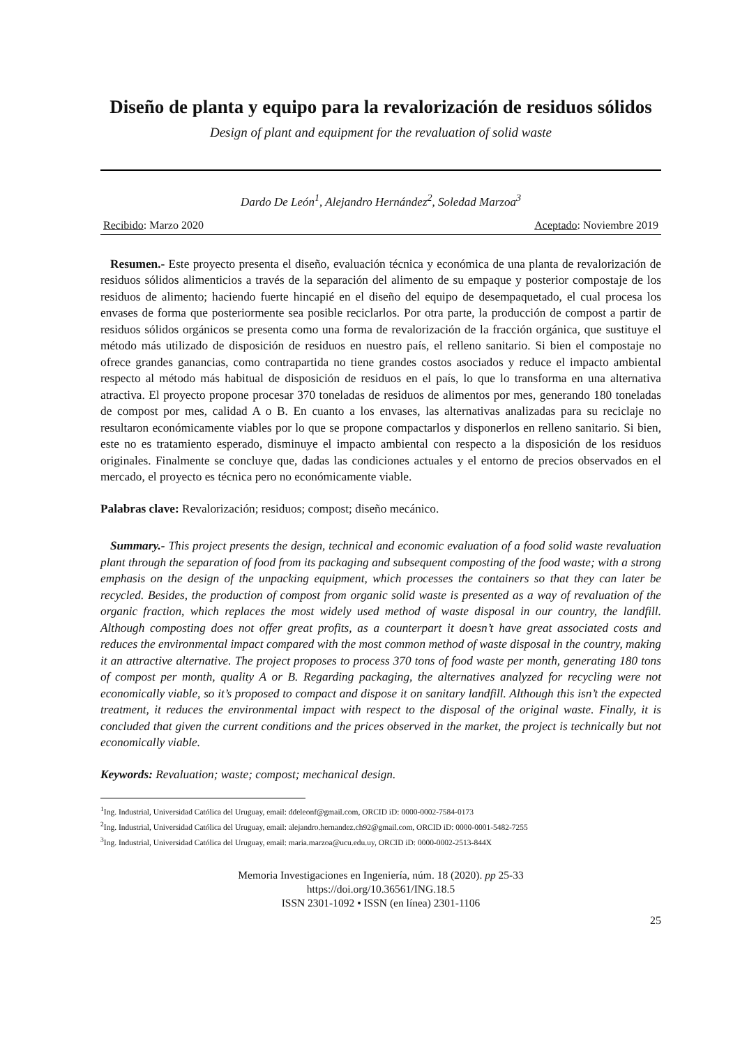Diseño de planta y equipo para la revalorización de residuos sólidos
Design of plant and equipment for the revaluation of solid waste
Dardo De León<sup>1</sup>, Alejandro Hernández<sup>2</sup>, Soledad Marzoa<sup>3</sup>
Recibido: Marzo 2020 Aceptado: Noviembre 2019
Resumen.- Este proyecto presenta el diseño, evaluación técnica y económica de una planta de revalorización de residuos sólidos alimenticios a través de la separación del alimento de su empaque y posterior compostaje de los residuos de alimento; haciendo fuerte hincapié en el diseño del equipo de desempaquetado, el cual procesa los envases de forma que posteriormente sea posible reciclarlos. Por otra parte, la producción de compost a partir de residuos sólidos orgánicos se presenta como una forma de revalorización de la fracción orgánica, que sustituye el método más utilizado de disposición de residuos en nuestro país, el relleno sanitario. Si bien el compostaje no ofrece grandes ganancias, como contrapartida no tiene grandes costos asociados y reduce el impacto ambiental respecto al método más habitual de disposición de residuos en el país, lo que lo transforma en una alternativa atractiva. El proyecto propone procesar 370 toneladas de residuos de alimentos por mes, generando 180 toneladas de compost por mes, calidad A o B. En cuanto a los envases, las alternativas analizadas para su reciclaje no resultaron económicamente viables por lo que se propone compactarlos y disponerlos en relleno sanitario. Si bien, este no es tratamiento esperado, disminuye el impacto ambiental con respecto a la disposición de los residuos originales. Finalmente se concluye que, dadas las condiciones actuales y el entorno de precios observados en el mercado, el proyecto es técnica pero no económicamente viable.
Palabras clave: Revalorización; residuos; compost; diseño mecánico.
Summary.- This project presents the design, technical and economic evaluation of a food solid waste revaluation plant through the separation of food from its packaging and subsequent composting of the food waste; with a strong emphasis on the design of the unpacking equipment, which processes the containers so that they can later be recycled. Besides, the production of compost from organic solid waste is presented as a way of revaluation of the organic fraction, which replaces the most widely used method of waste disposal in our country, the landfill. Although composting does not offer great profits, as a counterpart it doesn’t have great associated costs and reduces the environmental impact compared with the most common method of waste disposal in the country, making it an attractive alternative. The project proposes to process 370 tons of food waste per month, generating 180 tons of compost per month, quality A or B. Regarding packaging, the alternatives analyzed for recycling were not economically viable, so it’s proposed to compact and dispose it on sanitary landfill. Although this isn’t the expected treatment, it reduces the environmental impact with respect to the disposal of the original waste. Finally, it is concluded that given the current conditions and the prices observed in the market, the project is technically but not economically viable.
Keywords: Revaluation; waste; compost; mechanical design.
<sup>1</sup> Ing. Industrial, Universidad Católica del Uruguay, email: ddeleonf@gmail.com, ORCID iD: 0000-0002-7584-0173
<sup>2</sup> Ing. Industrial, Universidad Católica del Uruguay, email: alejandro.hernandez.ch92@gmail.com, ORCID iD: 0000-0001-5482-7255
<sup>3</sup> Ing. Industrial, Universidad Católica del Uruguay, email: maria.marzoa@ucu.edu.uy, ORCID iD: 0000-0002-2513-844X
Memoria Investigaciones en Ingeniería, núm. 18 (2020). pp 25-33
https://doi.org/10.36561/ING.18.5
ISSN 2301-1092 • ISSN (en línea) 2301-1106
25